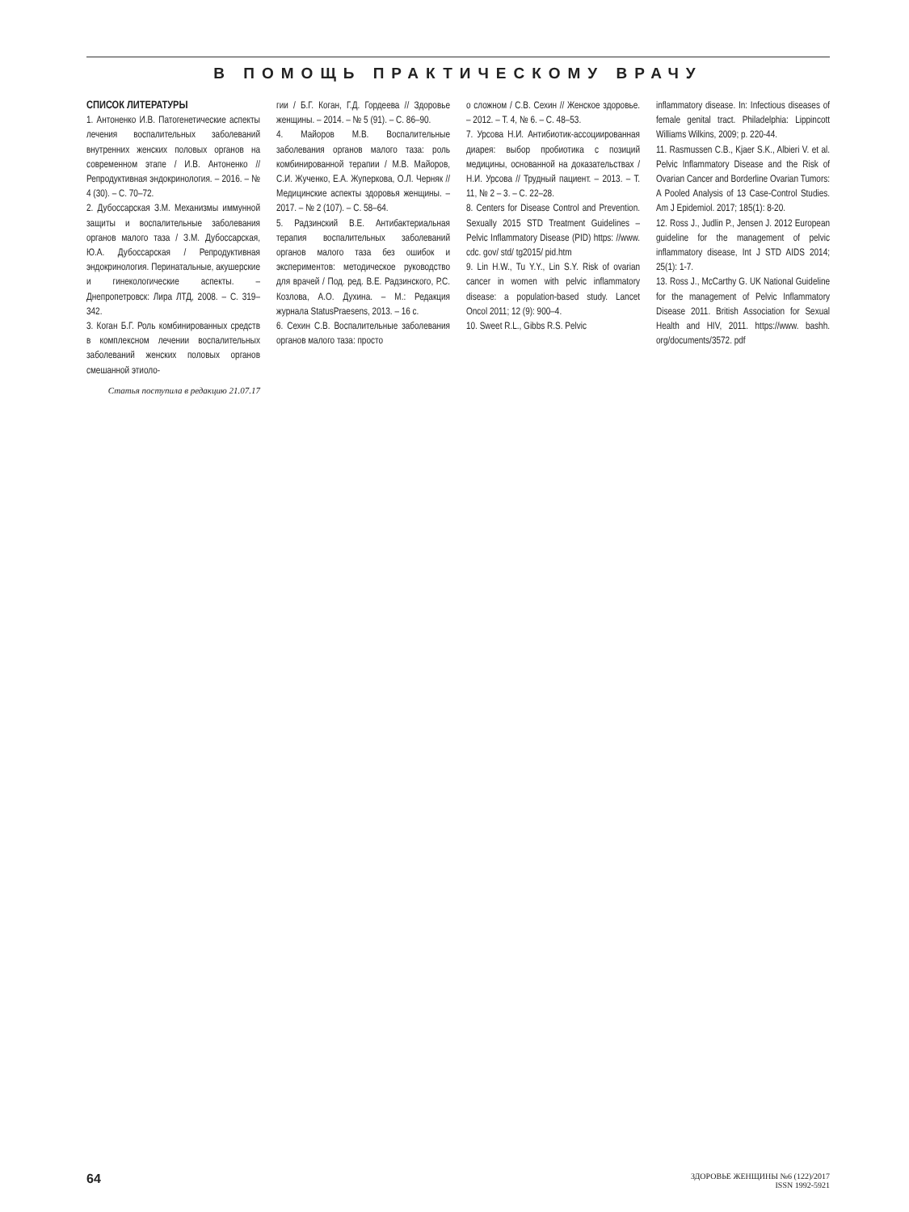В ПОМОЩЬ ПРАКТИЧЕСКОМУ ВРАЧУ
СПИСОК ЛИТЕРАТУРЫ
1. Антоненко И.В. Патогенетические аспекты лечения воспалительных заболеваний внутренних женских половых органов на современном этапе / И.В. Антоненко // Репродуктивная эндокринология. – 2016. – № 4 (30). – С. 70–72.
2. Дубоссарская З.М. Механизмы иммунной защиты и воспалительные заболевания органов малого таза / З.М. Дубоссарская, Ю.А. Дубоссарская / Репродуктивная эндокринология. Перинатальные, акушерские и гинекологические аспекты. – Днепропетровск: Лира ЛТД, 2008. – С. 319–342.
3. Коган Б.Г. Роль комбинированных средств в комплексном лечении воспалительных заболеваний женских половых органов смешанной этиоло-
Статья поступила в редакцию 21.07.17
гии / Б.Г. Коган, Г.Д. Гордеева // Здоровье женщины. – 2014. – № 5 (91). – С. 86–90.
4. Майоров М.В. Воспалительные заболевания органов малого таза: роль комбинированной терапии / М.В. Майоров, С.И. Жученко, Е.А. Жуперкова, О.Л. Черняк // Медицинские аспекты здоровья женщины. – 2017. – № 2 (107). – С. 58–64.
5. Радзинский В.Е. Антибактериальная терапия воспалительных заболеваний органов малого таза без ошибок и экспериментов: методическое руководство для врачей / Под. ред. В.Е. Радзинского, Р.С. Козлова, А.О. Духина. – М.: Редакция журнала StatusPraesens, 2013. – 16 с.
6. Сехин С.В. Воспалительные заболевания органов малого таза: просто
о сложном / С.В. Сехин // Женское здоровье. – 2012. – Т. 4, № 6. – С. 48–53.
7. Урсова Н.И. Антибиотик-ассоциированная диарея: выбор пробиотика с позиций медицины, основанной на доказательствах / Н.И. Урсова // Трудный пациент. – 2013. – Т. 11, № 2 – 3. – С. 22–28.
8. Centers for Disease Control and Prevention. Sexually 2015 STD Treatment Guidelines – Pelvic Inflammatory Disease (PID) https: //www. cdc. gov/ std/ tg2015/ pid.htm
9. Lin H.W., Tu Y.Y., Lin S.Y. Risk of ovarian cancer in women with pelvic inflammatory disease: a population-based study. Lancet Oncol 2011; 12 (9): 900–4.
10. Sweet R.L., Gibbs R.S. Pelvic
inflammatory disease. In: Infectious diseases of female genital tract. Philadelphia: Lippincott Williams Wilkins, 2009; p. 220-44.
11. Rasmussen C.B., Kjaer S.K., Albieri V. et al. Pelvic Inflammatory Disease and the Risk of Ovarian Cancer and Borderline Ovarian Tumors: A Pooled Analysis of 13 Case-Control Studies. Am J Epidemiol. 2017; 185(1): 8-20.
12. Ross J., Judlin P., Jensen J. 2012 European guideline for the management of pelvic inflammatory disease, Int J STD AIDS 2014; 25(1): 1-7.
13. Ross J., McCarthy G. UK National Guideline for the management of Pelvic Inflammatory Disease 2011. British Association for Sexual Health and HIV, 2011. https://www. bashh. org/documents/3572. pdf
64
ЗДОРОВЬЕ ЖЕНЩИНЫ №6 (122)/2017
ISSN 1992-5921